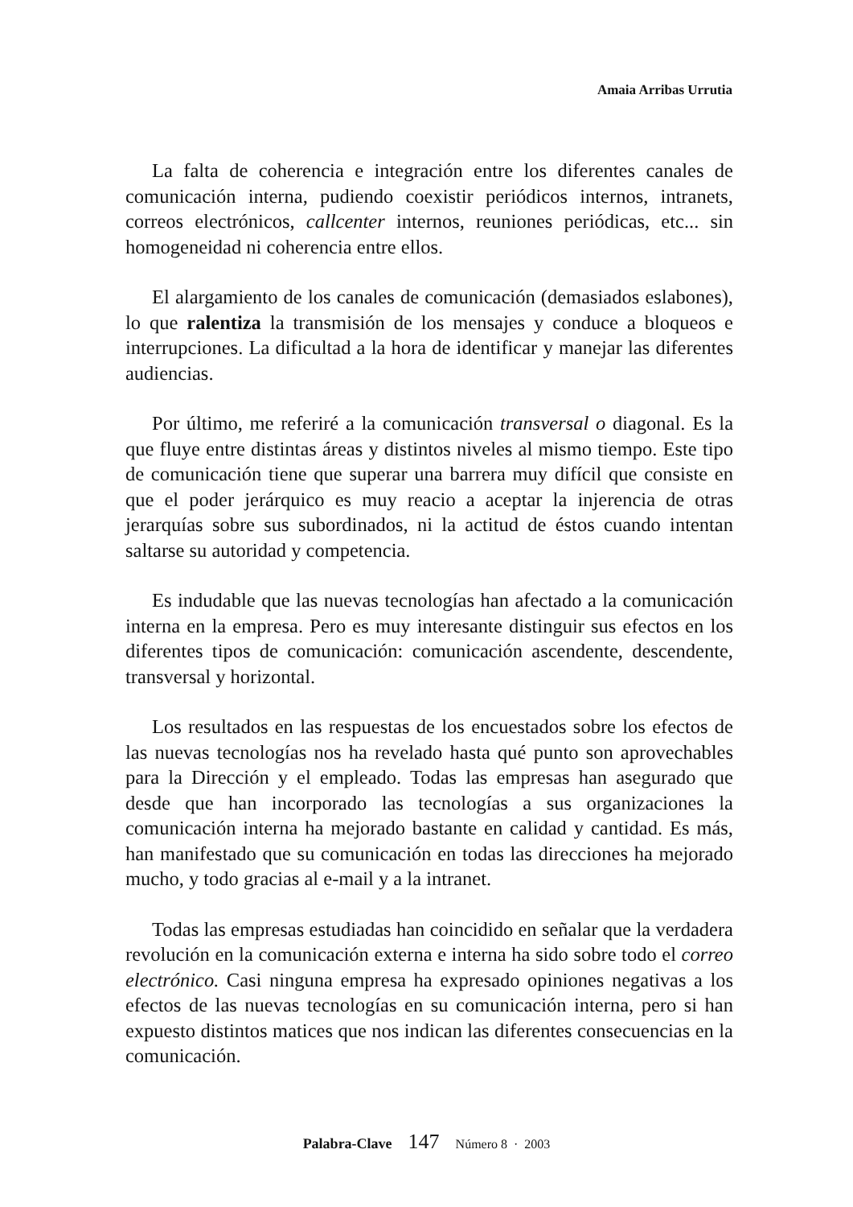Amaia Arribas Urrutia
La falta de coherencia e integración entre los diferentes canales de comunicación interna, pudiendo coexistir periódicos internos, intranets, correos electrónicos, callcenter internos, reuniones periódicas, etc... sin homogeneidad ni coherencia entre ellos.
El alargamiento de los canales de comunicación (demasiados eslabones), lo que ralentiza la transmisión de los mensajes y conduce a bloqueos e interrupciones. La dificultad a la hora de identificar y manejar las diferentes audiencias.
Por último, me referiré a la comunicación transversal o diagonal. Es la que fluye entre distintas áreas y distintos niveles al mismo tiempo. Este tipo de comunicación tiene que superar una barrera muy difícil que consiste en que el poder jerárquico es muy reacio a aceptar la injerencia de otras jerarquías sobre sus subordinados, ni la actitud de éstos cuando intentan saltarse su autoridad y competencia.
Es indudable que las nuevas tecnologías han afectado a la comunicación interna en la empresa. Pero es muy interesante distinguir sus efectos en los diferentes tipos de comunicación: comunicación ascendente, descendente, transversal y horizontal.
Los resultados en las respuestas de los encuestados sobre los efectos de las nuevas tecnologías nos ha revelado hasta qué punto son aprovechables para la Dirección y el empleado. Todas las empresas han asegurado que desde que han incorporado las tecnologías a sus organizaciones la comunicación interna ha mejorado bastante en calidad y cantidad. Es más, han manifestado que su comunicación en todas las direcciones ha mejorado mucho, y todo gracias al e-mail y a la intranet.
Todas las empresas estudiadas han coincidido en señalar que la verdadera revolución en la comunicación externa e interna ha sido sobre todo el correo electrónico. Casi ninguna empresa ha expresado opiniones negativas a los efectos de las nuevas tecnologías en su comunicación interna, pero si han expuesto distintos matices que nos indican las diferentes consecuencias en la comunicación.
Palabra-Clave 147 Número 8 · 2003